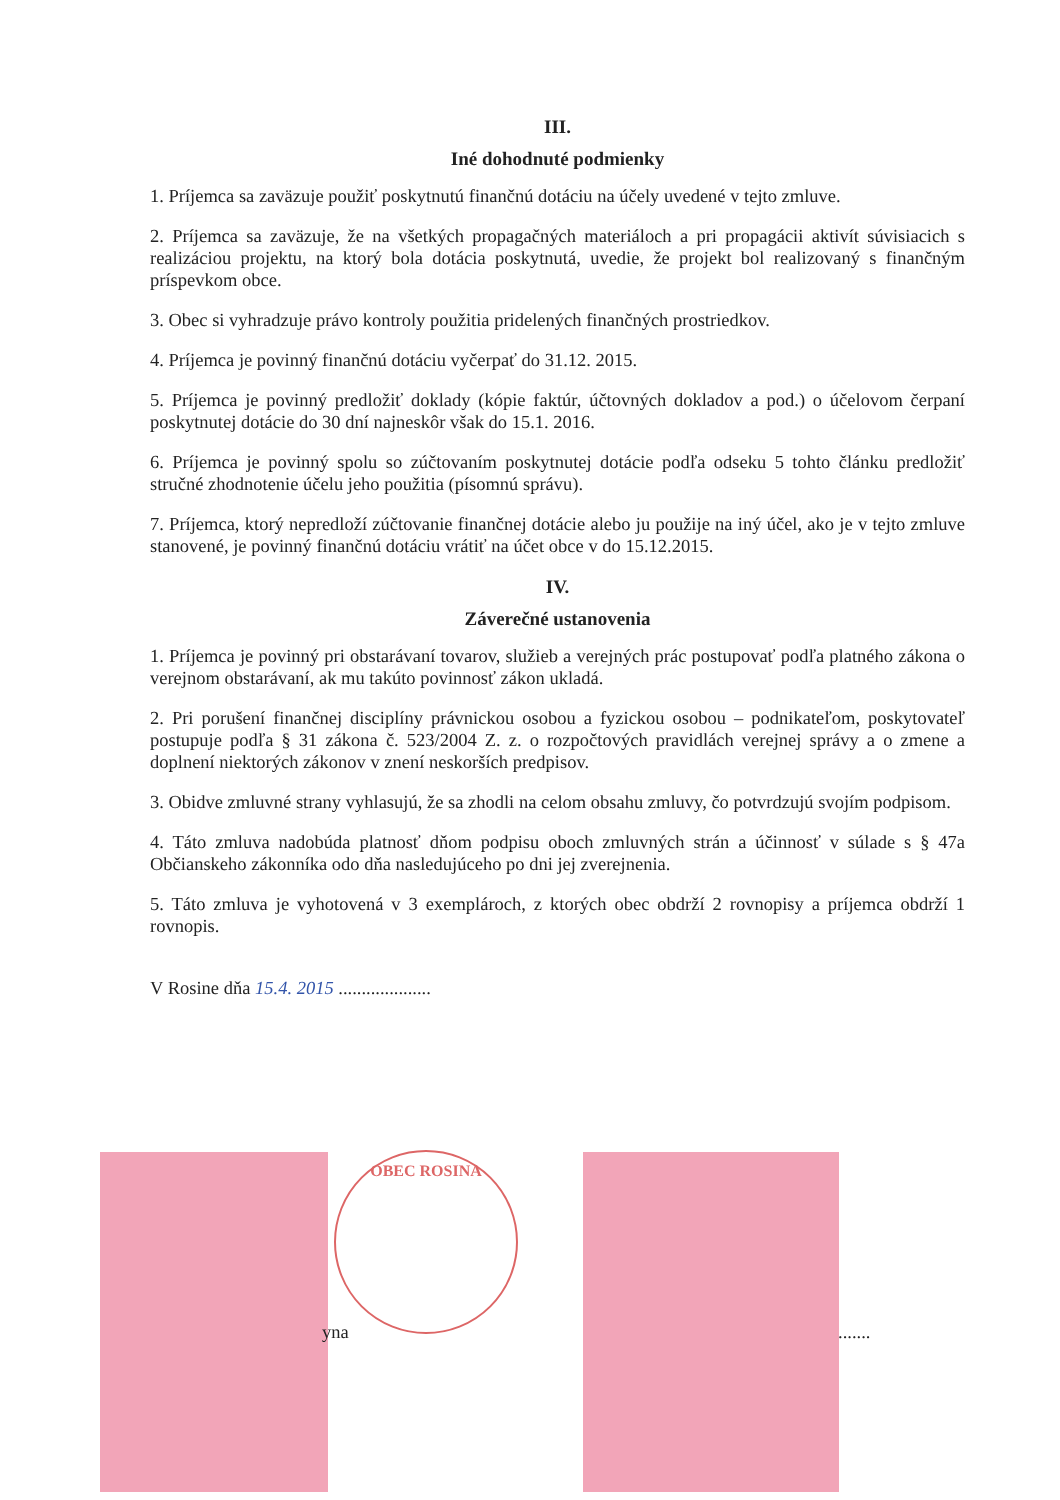III.
Iné dohodnuté podmienky
1. Príjemca sa zaväzuje použiť poskytnutú finančnú dotáciu na účely uvedené v tejto zmluve.
2. Príjemca sa zaväzuje, že na všetkých propagačných materiáloch a pri propagácii aktivít súvisiacich s realizáciou projektu, na ktorý bola dotácia poskytnutá, uvedie, že projekt bol realizovaný s finančným príspevkom obce.
3. Obec si vyhradzuje právo kontroly použitia pridelených finančných prostriedkov.
4. Príjemca je povinný finančnú dotáciu vyčerpať do 31.12. 2015.
5. Príjemca je povinný predložiť doklady (kópie faktúr, účtovných dokladov a pod.) o účelovom čerpaní poskytnutej dotácie do 30 dní najneskôr však do 15.1. 2016.
6. Príjemca je povinný spolu so zúčtovaním poskytnutej dotácie podľa odseku 5 tohto článku predložiť stručné zhodnotenie účelu jeho použitia (písomnú správu).
7. Príjemca, ktorý nepredloží zúčtovanie finančnej dotácie alebo ju použije na iný účel, ako je v tejto zmluve stanovené, je povinný finančnú dotáciu vrátiť na účet obce v do 15.12.2015.
IV.
Záverečné ustanovenia
1. Príjemca je povinný pri obstarávaní tovarov, služieb a verejných prác postupovať podľa platného zákona o verejnom obstarávaní, ak mu takúto povinnosť zákon ukladá.
2. Pri porušení finančnej disciplíny právnickou osobou a fyzickou osobou – podnikateľom, poskytovateľ postupuje podľa § 31 zákona č. 523/2004 Z. z. o rozpočtových pravidlách verejnej správy a o zmene a doplnení niektorých zákonov v znení neskorších predpisov.
3. Obidve zmluvné strany vyhlasujú, že sa zhodli na celom obsahu zmluvy, čo potvrdzujú svojím podpisom.
4. Táto zmluva nadobúda platnosť dňom podpisu oboch zmluvných strán a účinnosť v súlade s § 47a Občianskeho zákonníka odo dňa nasledujúceho po dni jej zverejnenia.
5. Táto zmluva je vyhotovená v 3 exemplároch, z ktorých obec obdrží 2 rovnopisy a príjemca obdrží 1 rovnopis.
V Rosine dňa 15.4. 2015 ....................
OBEC ROSINA
yna .......